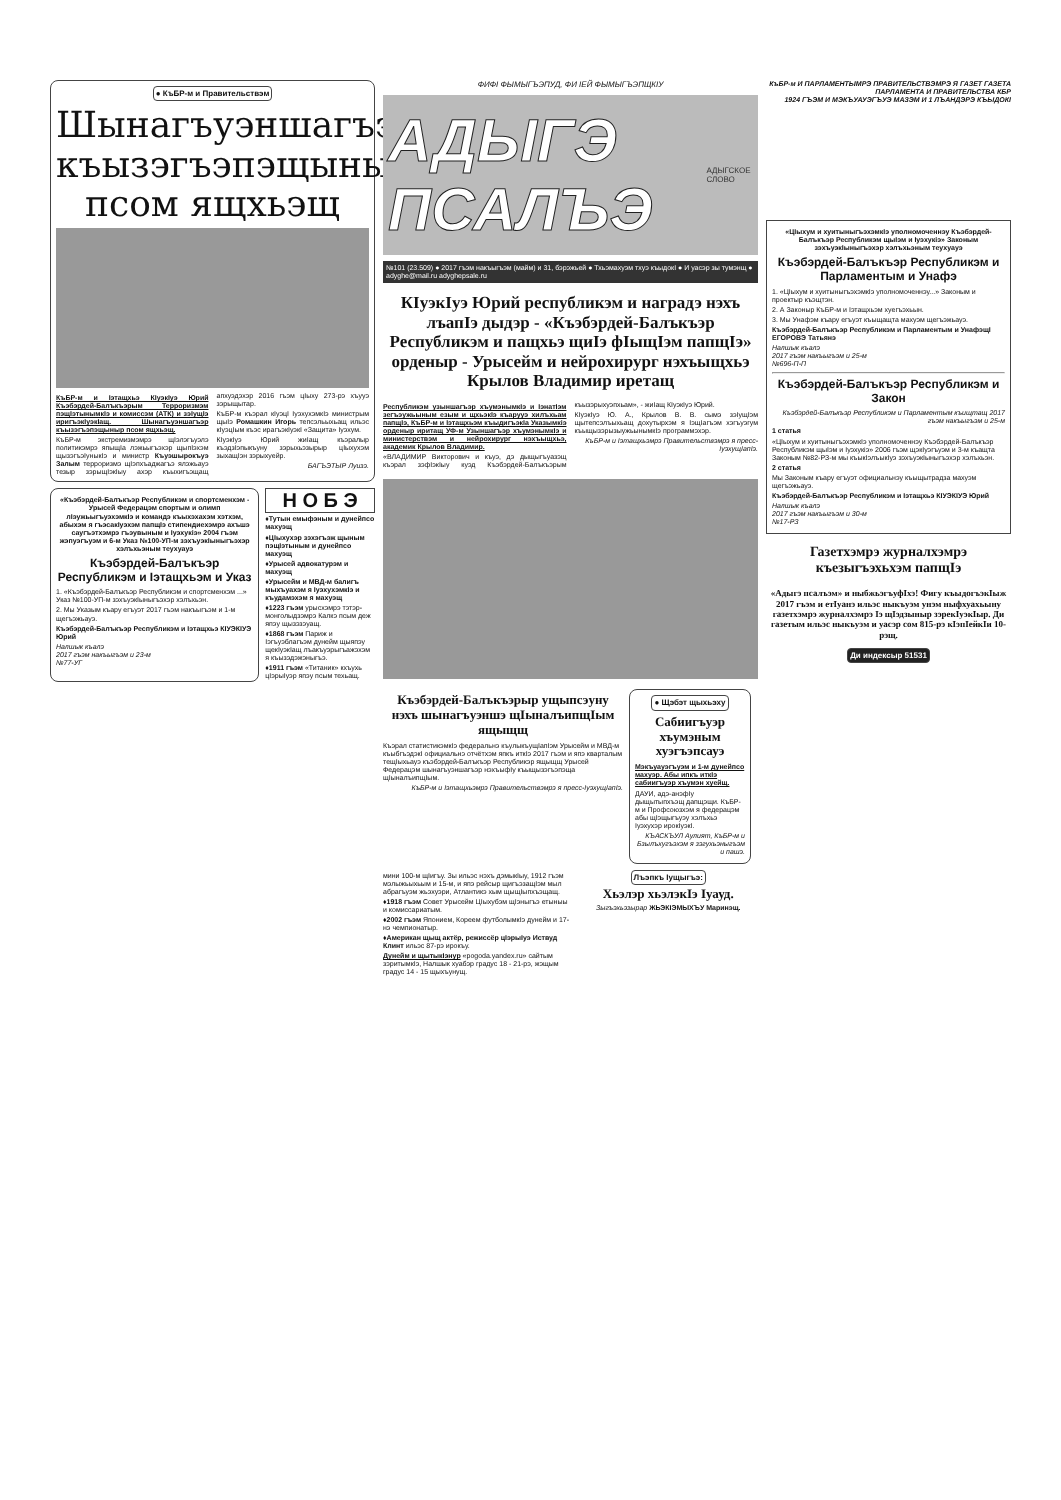● КъБР-м и Правительствэм
Шынагъуэншагъэр къызэгъэпэщыныр псом ящхьэщ
КъБР-м и Iэтащхьэ КIуэкIуэ Юрий Къэбэрдей-Балъкъэрым Терроризмэм пэщIэтынымкIэ и комиссэм (АТК) и зэIущIэ иригъэкIуэкIащ. Шынагъуэншагъэр къызэгъэпэщыныр псом ящхьэщ.
КъБР-м экстремизмэмрэ щIэлэгъуэлэ политикэмрэ япыщIа лэжьыгъэхэр щыпIэхэм щызэгъэIуныкIэ и министр Къуэшырокъуэ Залым терроризмэ щIэпхъаджагъэ ялэжьауэ тезыр зэрыщIэкIыу ахэр къыхигъэщащ апхуэдэхэр 2016 гъэм цIыху 273-рэ хъууэ зэрыщытар.
КъБР-м къэрал кIуэцI IуэхухэмкIэ министрым щыIэ Ромашкин Игорь тепсэльыхьащ ильэс кIуэцIым къэс ирагъэкIуэкI «Защита» Iуэхум.
КIуэкIуэ Юрий жиIащ къэралыр къэдзIэпыкъуну зэрыхьэзырыр цIыхухэм зыхащIэн зэрыхуейр.
БАГЪЭТЫР Луизэ.
«Къэбэрдей-Балъкъэр Республикэм и спортсменхэм - Урысей Федерацэм спортым и олимп лIэужьыгъуэхэмкIэ и командэ къыхэхахэм хэтхэм, абыхэм я гъэсакIуэхэм папщIэ стипендиехэмрэ ахъшэ саугъэтхэмрэ гъэувыным и Iуэхукiэ» 2004 гъэм жэпуэгъуэм и 6-м Указ №100-УП-м зэхъуэкIыныгъэхэр хэлъхьэным теухуауэ
Къэбэрдей-Балъкъэр Республикэм и Iэтащхьэм и Указ
1. «Къэбэрдей-Балъкъэр Республикэм и спортсменхэм ...» Указ №100-УП-м зэхъуэкIыныгъэхэр хэлъхьэн.
2. Мы Указым къару егъуэт 2017 гъэм накъыгъэм и 1-м щегъэжьауэ.
Къэбэрдей-Балъкъэр Республикэм и Iэтащхьэ КIУЭКIУЭ Юрий
Налшык къалэ
2017 гъэм накъыгъэм и 23-м
№77-УГ
Н О Б Э
♦Тутын емыфэным и дунейпсо махуэщ
♦ЦIыхухэр зэхэгъэж щыным пэщIэтыным и дунейпсо махуэщ
♦Урысей адвокатурэм и махуэщ
♦Урысейм и МВД-м балигъ мыхъуахэм я IуэхухэмкIэ и къудамэхэм я махуэщ
♦1223 гъэм урысхэмрэ тэтэр-монголыдзэмрэ Калкэ псым деж япэу щызэзэуащ.
♦1868 гъэм Париж и Iэгъуэблагъэм дунейм щыяпэу щекIуэкIащ лъакъуэрыгъажэхэм я къызэдэжэныгъэ.
♦1911 гъэм «Титаник» кхъухь цIэрыIуэр япэу псым техьащ.
ФИФI ФЫМЫГЪЭПУД, ФИ IЕЙ ФЫМЫГЪЭПЩКIУ
АДЫГЭ ПСАЛЪЭ АДЫГСКОЕ СЛОВО
№101 (23.509) ● 2017 гъэм накъыгъэм (майм) и 31, бэрэжьей ● Тхьэмахуэм тхуэ къыдокI ● И уасэр зы тумэнщ ● adyghe@mail.ru adyghepsale.ru
КIуэкIуэ Юрий республикэм и наградэ нэхъ лъапIэ дыдэр - «Къэбэрдей-Балъкъэр Республикэм и пащхьэ щиIэ фIыщIэм папщIэ» орденыр - Урысейм и нейрохирург нэхъыщхьэ Крылов Владимир иретащ
Республикэм узыншагъэр хъумэнымкIэ и IэнатIэм зегъэужьыным езым и щхьэкIэ къарууэ хилъхьам папщIэ, КъБР-м и Iэтащхьэм къыдигъэкIа Указымкiэ орденыр иритащ УФ-м Узыншагъэр хъумэнымкIэ и министерствэм и нейрохирург нэхъыщхьэ, академик Крылов Владимир.
«ВЛАДИМИР Викторович и къуэ, дэ дыщыгъуазэщ къэрал зэфIэкIыу куэд Къэбэрдей-Балъкъэрым къызэрыхуэпхьам», - жиIащ КIуэкIуэ Юрий.
КIуэкIуэ Ю. А., Крылов В. В. сымэ зэIущIэм щытепсэлъыхьащ дохутырхэм я IэщIагъэм хэгъуэгум къыщызэрызыужьынымкIэ программэхэр.
КъБР-м и Iэтащхьэмрэ Правительствэмрэ я пресс-IуэхущIапIэ.
Къэбэрдей-Балъкъэрыр ущыпсэуну нэхъ шынагъуэншэ щIыналъипщIым ящыщщ
Къэрал статистикэмкIэ федеральнэ къулыкъущIапIэм Урысейм и МВД-м къыбгъэдэкI официальнэ отчётхэм япкъ иткIэ 2017 гъэм и япэ кварталым тещIыхьауэ къэбэрдей-Балъкъэр Республикэр ящыщщ Урысей Федерацэм шынагъуэншагъэр нэхъыфIу къыщызэгъэпэща щIыналъипщIым.
КъБР-м и Iэтащхьэмрэ Правительствэмрэ я пресс-IуэхущIапIэ.
● Щэбэт щыхьэху
Сабиигъуэр хъумэным хуэгъэпсауэ
Мэкъуауэгъуэм и 1-м дунейпсо махуэр. Абы ипкъ иткIэ сабиигъуэр хъумэн хуейщ.
ДАУИ, адэ-анэфIу дыщытыпхъэщ дапщэщи. КъБР-м и Профсоюзхэм я федерацэм абы щIэщыгъуэу хэлъхьэ Iуэхухэр ирокIуэкI.
КЪАСКЪУЛ Аулият, КъБР-м и Бзылъхугъэхэм я зэгухьэныгъэм и пашэ.
мини 100-м щIигъу. Зы ильэс нэхъ дэмыкIыу, 1912 гъэм мэлыжьыхьым и 15-м, и япэ рейсыр щигъэзащIэм мыл абрагъуэм жьэхуэри, Атлантикэ хым щыщIыпхъэщащ.
♦1918 гъэм Совет Урысейм ЦIыхубэм щIэныгъэ етыныы и комиссариатым.
♦2002 гъэм Японием, Кореем футболымкIэ дунейм и 17-нэ чемпионатыр.
♦Американ щыщ актёр, режиссёр цIэрыIуэ Иствуд Клинт ильэс 87-рэ ирокъу.
Дунейм и щытыкIэнур «pogoda.yandex.ru» сайтым зэритымкIэ, Налшык хуабэр градус 18 - 21-рэ, жэщым градус 14 - 15 щыхъунущ.
Лъэпкъ Iущыгъэ:
Хьэлэр хьэлэкIэ Iуауд.
Зыгъэхьэзырар ЖЬЭКIЭМЫХЪУ Маринэщ.
КъБР-м И ПАРЛАМЕНТЫМРЭ ПРАВИТЕЛЬСТВЭМРЭ Я ГАЗЕТ ГАЗЕТА ПАРЛАМЕНТА И ПРАВИТЕЛЬСТВА КБР
1924 ГЪЭМ И МЭКЪУАУЭГЪУЭ МАЗЭМ И 1 ЛЪАНДЭРЭ КЪЫДОКI
«ЦIыхум и хуитыныгъэхэмкIэ уполномоченнэу Къэбэрдей-Балъкъэр Республикэм щыIэм и Iуэхукiэ» Законым зэхъуэкIыныгъэхэр хэлъхьэным теухуауэ
Къэбэрдей-Балъкъэр Республикэм и Парламентым и Унафэ
1. «ЦIыхум и хуитыныгъэхэмкIэ уполномоченнэу...» Законым и проектыр къэщтэн.
2. А Законыр КъБР-м и Iэтащхьэм хуегъэхьын.
3. Мы Унафэм къару егъуэт къыщащта махуэм щегъэжьауэ.
Къэбэрдей-Балъкъэр Республикэм и Парламентым и УнафэщI ЕГОРОВЭ Татьянэ
Налшык къалэ
2017 гъэм накъыгъэм и 25-м
№696-П-П
Къэбэрдей-Балъкъэр Республикэм и Закон
Къэбэрдей-Балъкъэр Республикэм и Парламентым къищтащ 2017 гъэм накъыгъэм и 25-м
1 статья
«ЦIыхум и хуитыныгъэхэмкIэ уполномоченнэу Къэбэрдей-Балъкъэр Республикэм щыIэм и Iуэхукiэ» 2006 гъэм щэкIуэгъуэм и 3-м къащта Законым №82-РЗ-м мы къыкIэлъыкIуэ зэхъуэкIыныгъэхэр хэлъхьэн.
2 статья
Мы Законым къару егъуэт официальнэу къыщытрадза махуэм щегъэжьауэ.
Къэбэрдей-Балъкъэр Республикэм и Iэтащхьэ КIУЭКIУЭ Юрий
Налшык къалэ
2017 гъэм накъыгъэм и 30-м
№17-РЗ
Газетхэмрэ журналхэмрэ къезыгъэхьхэм папщIэ
«Адыгэ псалъэм» и ныбжьэгъуфIхэ! Фигу къыдогъэкIыж 2017 гъэм и етIуанэ ильэс ныкъуэм унэм ныфхуахьыну газетхэмрэ журналхэмрэ Iэ щIэдзыныр зэрекIуэкIыр. Ди газетым ильэс ныкъуэм и уасэр сом 815-рэ кIэпIейкIи 10-рэщ.
Ди индексыр 51531